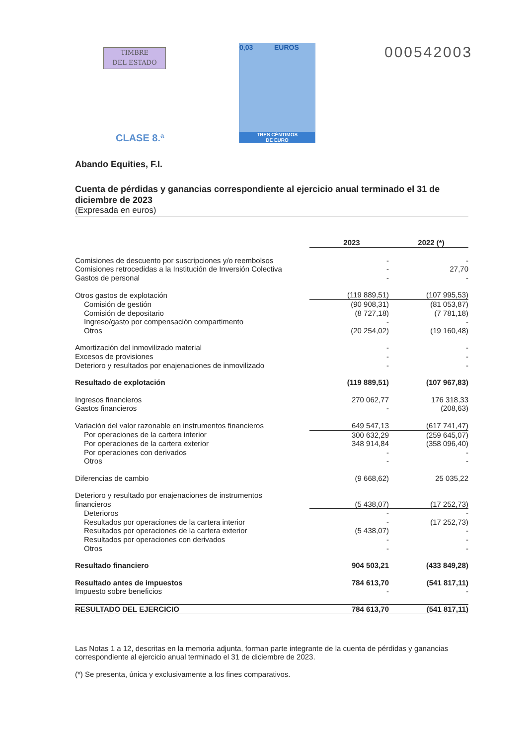TIMBRE
DEL ESTADO
0,03 EUROS
TRES CÉNTIMOS
DE EURO
000542003
CLASE 8.ª
Abando Equities, F.I.
Cuenta de pérdidas y ganancias correspondiente al ejercicio anual terminado el 31 de diciembre de 2023
(Expresada en euros)
| | 2023 | 2022 (*) |
| Comisiones de descuento por suscripciones y/o reembolsos | - | - |
| Comisiones retrocedidas a la Institución de Inversión Colectiva | - | 27,70 |
| Gastos de personal | - | - |
| Otros gastos de explotación | (119 889,51) | (107 995,53) |
| Comisión de gestión | (90 908,31) | (81 053,87) |
| Comisión de depositario | (8 727,18) | (7 781,18) |
| Ingreso/gasto por compensación compartimento | - | - |
| Otros | (20 254,02) | (19 160,48) |
| Amortización del inmovilizado material | - | - |
| Excesos de provisiones | - | - |
| Deterioro y resultados por enajenaciones de inmovilizado | - | - |
| Resultado de explotación | (119 889,51) | (107 967,83) |
| Ingresos financieros | 270 062,77 | 176 318,33 |
| Gastos financieros | - | (208,63) |
| Variación del valor razonable en instrumentos financieros | 649 547,13 | (617 741,47) |
| Por operaciones de la cartera interior | 300 632,29 | (259 645,07) |
| Por operaciones de la cartera exterior | 348 914,84 | (358 096,40) |
| Por operaciones con derivados | - | - |
| Otros | - | - |
| Diferencias de cambio | (9 668,62) | 25 035,22 |
| Deterioro y resultado por enajenaciones de instrumentos financieros | (5 438,07) | (17 252,73) |
| Deterioros | - | - |
| Resultados por operaciones de la cartera interior | - | (17 252,73) |
| Resultados por operaciones de la cartera exterior | (5 438,07) | - |
| Resultados por operaciones con derivados | - | - |
| Otros | - | - |
| Resultado financiero | 904 503,21 | (433 849,28) |
| Resultado antes de impuestos | 784 613,70 | (541 817,11) |
| Impuesto sobre beneficios | - | - |
| RESULTADO DEL EJERCICIO | 784 613,70 | (541 817,11) |
Las Notas 1 a 12, descritas en la memoria adjunta, forman parte integrante de la cuenta de pérdidas y ganancias correspondiente al ejercicio anual terminado el 31 de diciembre de 2023.
(*) Se presenta, única y exclusivamente a los fines comparativos.